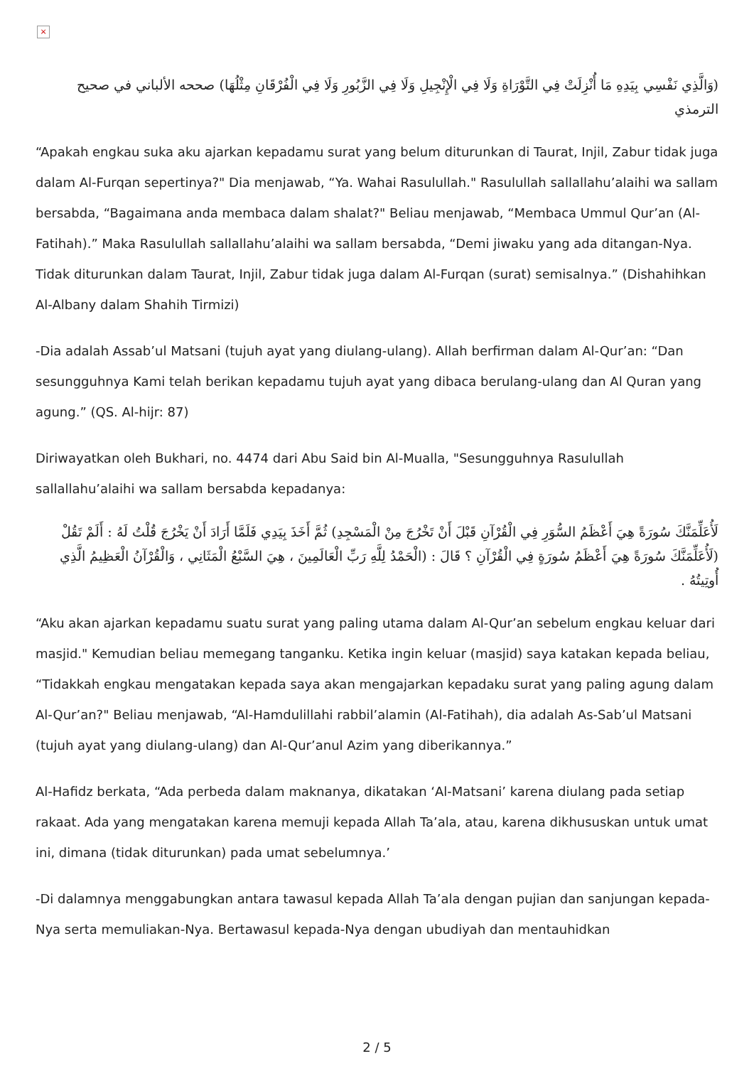×
(وَالَّذِي نَفْسِي بِيَدِهِ مَا أُنْزِلَتْ فِي التَّوْرَاةِ وَلَا فِي الْإِنْجِيلِ وَلَا فِي الزَّبُورِ وَلَا فِي الْفُرْقَانِ مِثْلُهَا) صححه الألباني في صحيح الترمذي
“Apakah engkau suka aku ajarkan kepadamu surat yang belum diturunkan di Taurat, Injil, Zabur tidak juga dalam Al-Furqan sepertinya?" Dia menjawab, “Ya. Wahai Rasulullah." Rasulullah sallallahu’alaihi wa sallam bersabda, “Bagaimana anda membaca dalam shalat?" Beliau menjawab, “Membaca Ummul Qur’an (Al-Fatihah).” Maka Rasulullah sallallahu’alaihi wa sallam bersabda, “Demi jiwaku yang ada ditangan-Nya. Tidak diturunkan dalam Taurat, Injil, Zabur tidak juga dalam Al-Furqan (surat) semisalnya.” (Dishahihkan Al-Albany dalam Shahih Tirmizi)
-Dia adalah Assab’ul Matsani (tujuh ayat yang diulang-ulang). Allah berfirman dalam Al-Qur’an: “Dan sesungguhnya Kami telah berikan kepadamu tujuh ayat yang dibaca berulang-ulang dan Al Quran yang agung.” (QS. Al-hijr: 87)
Diriwayatkan oleh Bukhari, no. 4474 dari Abu Said bin Al-Mualla, "Sesungguhnya Rasulullah sallallahu’alaihi wa sallam bersabda kepadanya:
لَأُعَلِّمَنَّكَ سُورَةً هِيَ أَعْظَمُ السُّوَرِ فِي الْقُرْآنِ قَبْلَ أَنْ تَخْرُجَ مِنْ الْمَسْجِدِ) ثُمَّ أَخَذَ بِيَدِي فَلَمَّا أَرَادَ أَنْ يَخْرُجَ قُلْتُ لَهُ : أَلَمْ تَقُلْ (لَأُعَلِّمَنَّكَ سُورَةً هِيَ أَعْظَمُ سُورَةٍ فِي الْقُرْآنِ ؟ قَالَ : (الْحَمْدُ لِلَّهِ رَبِّ الْعَالَمِينَ ، هِيَ السَّبْعُ الْمَثَانِي ، وَالْقُرْآنُ الْعَظِيمُ الَّذِي أُوتِيتُهُ .
“Aku akan ajarkan kepadamu suatu surat yang paling utama dalam Al-Qur’an sebelum engkau keluar dari masjid." Kemudian beliau memegang tanganku. Ketika ingin keluar (masjid) saya katakan kepada beliau, “Tidakkah engkau mengatakan kepada saya akan mengajarkan kepadaku surat yang paling agung dalam Al-Qur’an?" Beliau menjawab, “Al-Hamdulillahi rabbil’alamin (Al-Fatihah), dia adalah As-Sab’ul Matsani (tujuh ayat yang diulang-ulang) dan Al-Qur’anul Azim yang diberikannya.”
Al-Hafidz berkata, “Ada perbeda dalam maknanya, dikatakan ‘Al-Matsani’ karena diulang pada setiap rakaat. Ada yang mengatakan karena memuji kepada Allah Ta’ala, atau, karena dikhususkan untuk umat ini, dimana (tidak diturunkan) pada umat sebelumnya.’
-Di dalamnya menggabungkan antara tawasul kepada Allah Ta’ala dengan pujian dan sanjungan kepada-Nya serta memuliakan-Nya. Bertawasul kepada-Nya dengan ubudiyah dan mentauhidkan
2 / 5